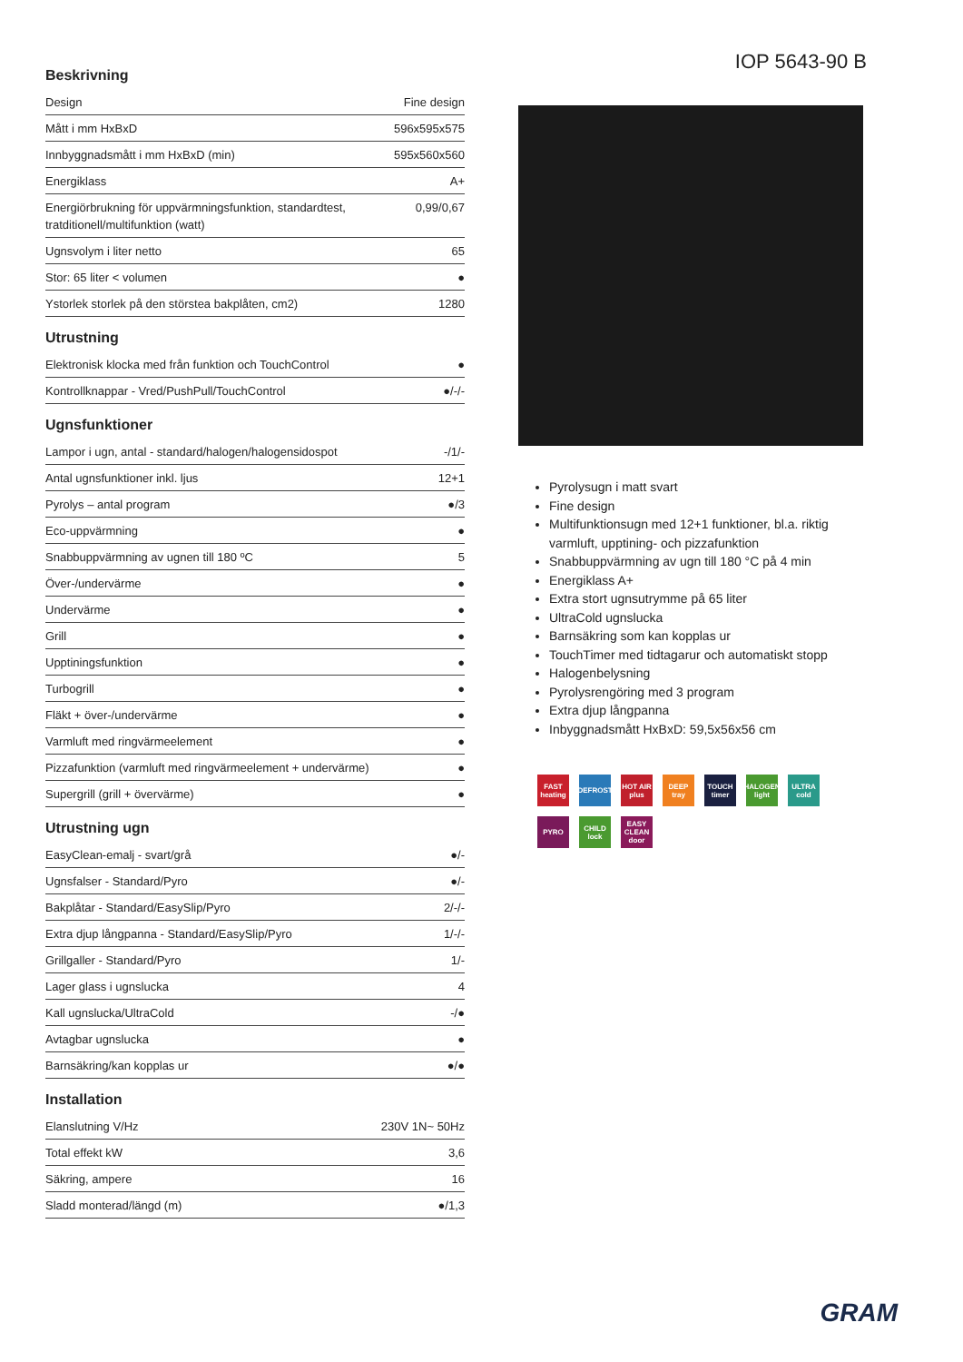Beskrivning
| Design | Fine design |
| Mått i mm HxBxD | 596x595x575 |
| Innbyggnadsmått i mm HxBxD (min) | 595x560x560 |
| Energiklass | A+ |
| Energiörbrukning för uppvärmningsfunktion, standardtest, tratditionell/multifunktion (watt) | 0,99/0,67 |
| Ugnsvolym i liter netto | 65 |
| Stor: 65 liter < volumen | ● |
| Ystorlek storlek på den störstea bakplåten, cm2) | 1280 |
Utrustning
| Elektronisk klocka med från funktion och TouchControl | ● |
| Kontrollknappar - Vred/PushPull/TouchControl | ●/-/- |
Ugnsfunktioner
| Lampor i ugn, antal - standard/halogen/halogensidospot | -/1/- |
| Antal ugnsfunktioner inkl. ljus | 12+1 |
| Pyrolys – antal program | ●/3 |
| Eco-uppvärmning | ● |
| Snabbuppvärmning av ugnen till 180 ºC | 5 |
| Över-/undervärme | ● |
| Undervärme | ● |
| Grill | ● |
| Upptiningsfunktion | ● |
| Turbogrill | ● |
| Fläkt + över-/undervärme | ● |
| Varmluft med ringvärmeelement | ● |
| Pizzafunktion (varmluft med ringvärmeelement + undervärme) | ● |
| Supergrill (grill + övervärme) | ● |
Utrustning ugn
| EasyClean-emalj - svart/grå | ●/- |
| Ugnsfalser - Standard/Pyro | ●/- |
| Bakplåtar - Standard/EasySlip/Pyro | 2/-/- |
| Extra djup långpanna - Standard/EasySlip/Pyro | 1/-/- |
| Grillgaller - Standard/Pyro | 1/- |
| Lager glass i ugnslucka | 4 |
| Kall ugnslucka/UltraCold | -/● |
| Avtagbar ugnslucka | ● |
| Barnsäkring/kan kopplas ur | ●/● |
Installation
| Elanslutning V/Hz | 230V 1N~ 50Hz |
| Total effekt kW | 3,6 |
| Säkring, ampere | 16 |
| Sladd monterad/längd (m) | ●/1,3 |
IOP 5643-90 B
Pyrolysugn i matt svart
Fine design
Multifunktionsugn med 12+1 funktioner, bl.a. riktig varmluft, upptining- och pizzafunktion
Snabbuppvärmning av ugn till 180 °C på 4 min
Energiklass A+
Extra stort ugnsutrymme på 65 liter
UltraCold ugnslucka
Barnsäkring som kan kopplas ur
TouchTimer med tidtagarur och automatiskt stopp
Halogenbelysning
Pyrolysrengöring med 3 program
Extra djup långpanna
Inbyggnadsmått HxBxD: 59,5x56x56 cm
FAST heating DEFROST HOT AIR plus DEEP tray TOUCH timer HALOGEN light ULTRA cold PYRO CHILD lock EASY CLEAN door
GRAM